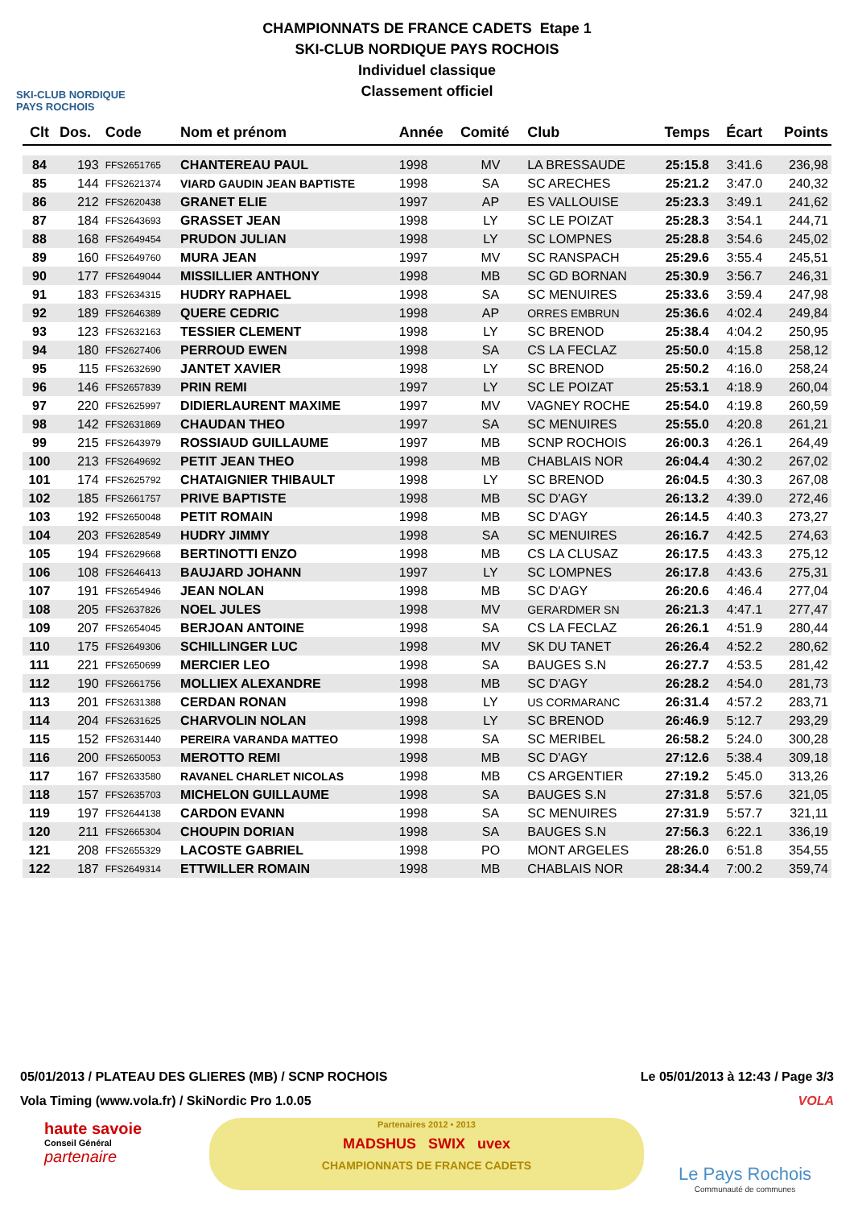SKI-CLUB NORDIQUE
PAYS ROCHOIS
CHAMPIONNATS DE FRANCE CADETS Etape 1
SKI-CLUB NORDIQUE PAYS ROCHOIS
Individuel classique
Classement officiel
| Clt | Dos. | Code | Nom et prénom | Année | Comité | Club | Temps | Écart | Points |
| --- | --- | --- | --- | --- | --- | --- | --- | --- | --- |
| 84 | 193 | FFS2651765 | CHANTEREAU PAUL | 1998 | MV | LA BRESSAUDE | 25:15.8 | 3:41.6 | 236,98 |
| 85 | 144 | FFS2621374 | VIARD GAUDIN JEAN BAPTISTE | 1998 | SA | SC ARECHES | 25:21.2 | 3:47.0 | 240,32 |
| 86 | 212 | FFS2620438 | GRANET ELIE | 1997 | AP | ES VALLOUISE | 25:23.3 | 3:49.1 | 241,62 |
| 87 | 184 | FFS2643693 | GRASSET JEAN | 1998 | LY | SC LE POIZAT | 25:28.3 | 3:54.1 | 244,71 |
| 88 | 168 | FFS2649454 | PRUDON JULIAN | 1998 | LY | SC LOMPNES | 25:28.8 | 3:54.6 | 245,02 |
| 89 | 160 | FFS2649760 | MURA JEAN | 1997 | MV | SC RANSPACH | 25:29.6 | 3:55.4 | 245,51 |
| 90 | 177 | FFS2649044 | MISSILLIER ANTHONY | 1998 | MB | SC GD BORNAN | 25:30.9 | 3:56.7 | 246,31 |
| 91 | 183 | FFS2634315 | HUDRY RAPHAEL | 1998 | SA | SC MENUIRES | 25:33.6 | 3:59.4 | 247,98 |
| 92 | 189 | FFS2646389 | QUERE CEDRIC | 1998 | AP | ORRES EMBRUN | 25:36.6 | 4:02.4 | 249,84 |
| 93 | 123 | FFS2632163 | TESSIER CLEMENT | 1998 | LY | SC BRENOD | 25:38.4 | 4:04.2 | 250,95 |
| 94 | 180 | FFS2627406 | PERROUD EWEN | 1998 | SA | CS LA FECLAZ | 25:50.0 | 4:15.8 | 258,12 |
| 95 | 115 | FFS2632690 | JANTET XAVIER | 1998 | LY | SC BRENOD | 25:50.2 | 4:16.0 | 258,24 |
| 96 | 146 | FFS2657839 | PRIN REMI | 1997 | LY | SC LE POIZAT | 25:53.1 | 4:18.9 | 260,04 |
| 97 | 220 | FFS2625997 | DIDIERLAURENT MAXIME | 1997 | MV | VAGNEY ROCHE | 25:54.0 | 4:19.8 | 260,59 |
| 98 | 142 | FFS2631869 | CHAUDAN THEO | 1997 | SA | SC MENUIRES | 25:55.0 | 4:20.8 | 261,21 |
| 99 | 215 | FFS2643979 | ROSSIAUD GUILLAUME | 1997 | MB | SCNP ROCHOIS | 26:00.3 | 4:26.1 | 264,49 |
| 100 | 213 | FFS2649692 | PETIT JEAN THEO | 1998 | MB | CHABLAIS NOR | 26:04.4 | 4:30.2 | 267,02 |
| 101 | 174 | FFS2625792 | CHATAIGNIER THIBAULT | 1998 | LY | SC BRENOD | 26:04.5 | 4:30.3 | 267,08 |
| 102 | 185 | FFS2661757 | PRIVE BAPTISTE | 1998 | MB | SC D'AGY | 26:13.2 | 4:39.0 | 272,46 |
| 103 | 192 | FFS2650048 | PETIT ROMAIN | 1998 | MB | SC D'AGY | 26:14.5 | 4:40.3 | 273,27 |
| 104 | 203 | FFS2628549 | HUDRY JIMMY | 1998 | SA | SC MENUIRES | 26:16.7 | 4:42.5 | 274,63 |
| 105 | 194 | FFS2629668 | BERTINOTTI ENZO | 1998 | MB | CS LA CLUSAZ | 26:17.5 | 4:43.3 | 275,12 |
| 106 | 108 | FFS2646413 | BAUJARD JOHANN | 1997 | LY | SC LOMPNES | 26:17.8 | 4:43.6 | 275,31 |
| 107 | 191 | FFS2654946 | JEAN NOLAN | 1998 | MB | SC D'AGY | 26:20.6 | 4:46.4 | 277,04 |
| 108 | 205 | FFS2637826 | NOEL JULES | 1998 | MV | GERARDMER SN | 26:21.3 | 4:47.1 | 277,47 |
| 109 | 207 | FFS2654045 | BERJOAN ANTOINE | 1998 | SA | CS LA FECLAZ | 26:26.1 | 4:51.9 | 280,44 |
| 110 | 175 | FFS2649306 | SCHILLINGER LUC | 1998 | MV | SK DU TANET | 26:26.4 | 4:52.2 | 280,62 |
| 111 | 221 | FFS2650699 | MERCIER LEO | 1998 | SA | BAUGES S.N | 26:27.7 | 4:53.5 | 281,42 |
| 112 | 190 | FFS2661756 | MOLLIEX ALEXANDRE | 1998 | MB | SC D'AGY | 26:28.2 | 4:54.0 | 281,73 |
| 113 | 201 | FFS2631388 | CERDAN RONAN | 1998 | LY | US CORMARANC | 26:31.4 | 4:57.2 | 283,71 |
| 114 | 204 | FFS2631625 | CHARVOLIN NOLAN | 1998 | LY | SC BRENOD | 26:46.9 | 5:12.7 | 293,29 |
| 115 | 152 | FFS2631440 | PEREIRA VARANDA MATTEO | 1998 | SA | SC MERIBEL | 26:58.2 | 5:24.0 | 300,28 |
| 116 | 200 | FFS2650053 | MEROTTO REMI | 1998 | MB | SC D'AGY | 27:12.6 | 5:38.4 | 309,18 |
| 117 | 167 | FFS2633580 | RAVANEL CHARLET NICOLAS | 1998 | MB | CS ARGENTIER | 27:19.2 | 5:45.0 | 313,26 |
| 118 | 157 | FFS2635703 | MICHELON GUILLAUME | 1998 | SA | BAUGES S.N | 27:31.8 | 5:57.6 | 321,05 |
| 119 | 197 | FFS2644138 | CARDON EVANN | 1998 | SA | SC MENUIRES | 27:31.9 | 5:57.7 | 321,11 |
| 120 | 211 | FFS2665304 | CHOUPIN DORIAN | 1998 | SA | BAUGES S.N | 27:56.3 | 6:22.1 | 336,19 |
| 121 | 208 | FFS2655329 | LACOSTE GABRIEL | 1998 | PO | MONT ARGELES | 28:26.0 | 6:51.8 | 354,55 |
| 122 | 187 | FFS2649314 | ETTWILLER ROMAIN | 1998 | MB | CHABLAIS NOR | 28:34.4 | 7:00.2 | 359,74 |
05/01/2013 / PLATEAU DES GLIERES (MB) / SCNP ROCHOIS Le 05/01/2013 à 12:43 / Page 3/3
Vola Timing (www.vola.fr) / SkiNordic Pro 1.0.05 VOLA
haute savoie
Conseil Général
partenaire
Partenaires 2012 • 2013
MADSHUS SWIX uvex
CHAMPIONNATS DE FRANCE CADETS
Le Pays Rochois
Communauté de communes